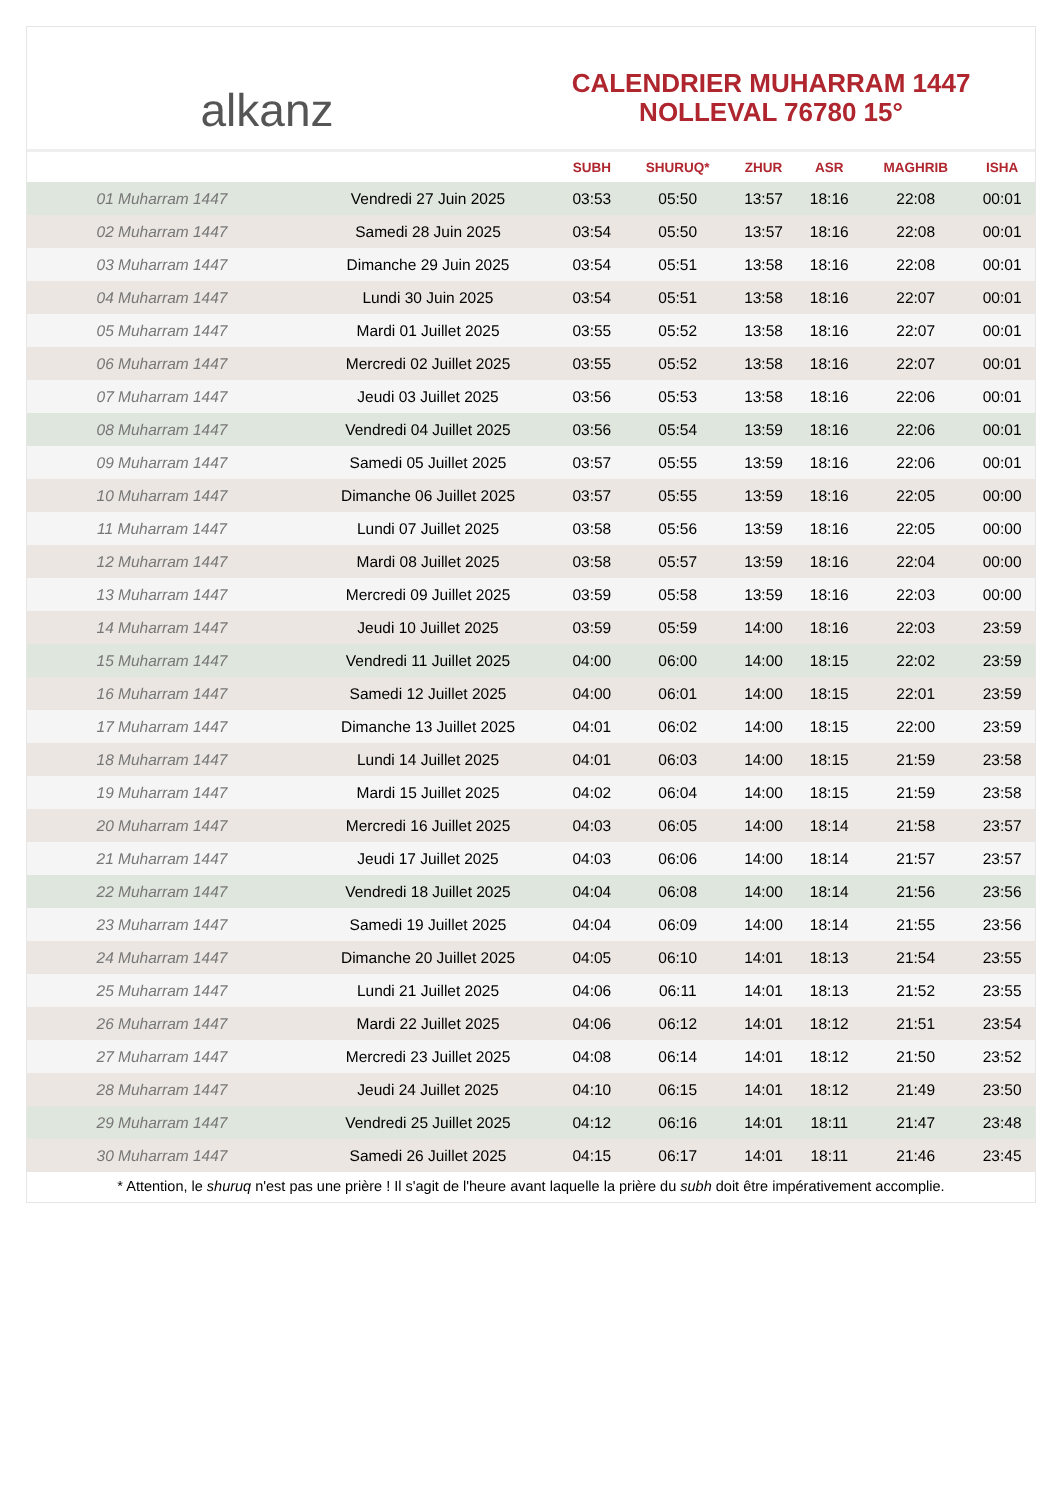alkanz
CALENDRIER MUHARRAM 1447
NOLLEVAL 76780 15°
| | | SUBH | SHURUQ* | ZHUR | ASR | MAGHRIB | ISHA |
| --- | --- | --- | --- | --- | --- | --- | --- |
| 01 Muharram 1447 | Vendredi 27 Juin 2025 | 03:53 | 05:50 | 13:57 | 18:16 | 22:08 | 00:01 |
| 02 Muharram 1447 | Samedi 28 Juin 2025 | 03:54 | 05:50 | 13:57 | 18:16 | 22:08 | 00:01 |
| 03 Muharram 1447 | Dimanche 29 Juin 2025 | 03:54 | 05:51 | 13:58 | 18:16 | 22:08 | 00:01 |
| 04 Muharram 1447 | Lundi 30 Juin 2025 | 03:54 | 05:51 | 13:58 | 18:16 | 22:07 | 00:01 |
| 05 Muharram 1447 | Mardi 01 Juillet 2025 | 03:55 | 05:52 | 13:58 | 18:16 | 22:07 | 00:01 |
| 06 Muharram 1447 | Mercredi 02 Juillet 2025 | 03:55 | 05:52 | 13:58 | 18:16 | 22:07 | 00:01 |
| 07 Muharram 1447 | Jeudi 03 Juillet 2025 | 03:56 | 05:53 | 13:58 | 18:16 | 22:06 | 00:01 |
| 08 Muharram 1447 | Vendredi 04 Juillet 2025 | 03:56 | 05:54 | 13:59 | 18:16 | 22:06 | 00:01 |
| 09 Muharram 1447 | Samedi 05 Juillet 2025 | 03:57 | 05:55 | 13:59 | 18:16 | 22:06 | 00:01 |
| 10 Muharram 1447 | Dimanche 06 Juillet 2025 | 03:57 | 05:55 | 13:59 | 18:16 | 22:05 | 00:00 |
| 11 Muharram 1447 | Lundi 07 Juillet 2025 | 03:58 | 05:56 | 13:59 | 18:16 | 22:05 | 00:00 |
| 12 Muharram 1447 | Mardi 08 Juillet 2025 | 03:58 | 05:57 | 13:59 | 18:16 | 22:04 | 00:00 |
| 13 Muharram 1447 | Mercredi 09 Juillet 2025 | 03:59 | 05:58 | 13:59 | 18:16 | 22:03 | 00:00 |
| 14 Muharram 1447 | Jeudi 10 Juillet 2025 | 03:59 | 05:59 | 14:00 | 18:16 | 22:03 | 23:59 |
| 15 Muharram 1447 | Vendredi 11 Juillet 2025 | 04:00 | 06:00 | 14:00 | 18:15 | 22:02 | 23:59 |
| 16 Muharram 1447 | Samedi 12 Juillet 2025 | 04:00 | 06:01 | 14:00 | 18:15 | 22:01 | 23:59 |
| 17 Muharram 1447 | Dimanche 13 Juillet 2025 | 04:01 | 06:02 | 14:00 | 18:15 | 22:00 | 23:59 |
| 18 Muharram 1447 | Lundi 14 Juillet 2025 | 04:01 | 06:03 | 14:00 | 18:15 | 21:59 | 23:58 |
| 19 Muharram 1447 | Mardi 15 Juillet 2025 | 04:02 | 06:04 | 14:00 | 18:15 | 21:59 | 23:58 |
| 20 Muharram 1447 | Mercredi 16 Juillet 2025 | 04:03 | 06:05 | 14:00 | 18:14 | 21:58 | 23:57 |
| 21 Muharram 1447 | Jeudi 17 Juillet 2025 | 04:03 | 06:06 | 14:00 | 18:14 | 21:57 | 23:57 |
| 22 Muharram 1447 | Vendredi 18 Juillet 2025 | 04:04 | 06:08 | 14:00 | 18:14 | 21:56 | 23:56 |
| 23 Muharram 1447 | Samedi 19 Juillet 2025 | 04:04 | 06:09 | 14:00 | 18:14 | 21:55 | 23:56 |
| 24 Muharram 1447 | Dimanche 20 Juillet 2025 | 04:05 | 06:10 | 14:01 | 18:13 | 21:54 | 23:55 |
| 25 Muharram 1447 | Lundi 21 Juillet 2025 | 04:06 | 06:11 | 14:01 | 18:13 | 21:52 | 23:55 |
| 26 Muharram 1447 | Mardi 22 Juillet 2025 | 04:06 | 06:12 | 14:01 | 18:12 | 21:51 | 23:54 |
| 27 Muharram 1447 | Mercredi 23 Juillet 2025 | 04:08 | 06:14 | 14:01 | 18:12 | 21:50 | 23:52 |
| 28 Muharram 1447 | Jeudi 24 Juillet 2025 | 04:10 | 06:15 | 14:01 | 18:12 | 21:49 | 23:50 |
| 29 Muharram 1447 | Vendredi 25 Juillet 2025 | 04:12 | 06:16 | 14:01 | 18:11 | 21:47 | 23:48 |
| 30 Muharram 1447 | Samedi 26 Juillet 2025 | 04:15 | 06:17 | 14:01 | 18:11 | 21:46 | 23:45 |
* Attention, le shuruq n'est pas une prière ! Il s'agit de l'heure avant laquelle la prière du subh doit être impérativement accomplie.